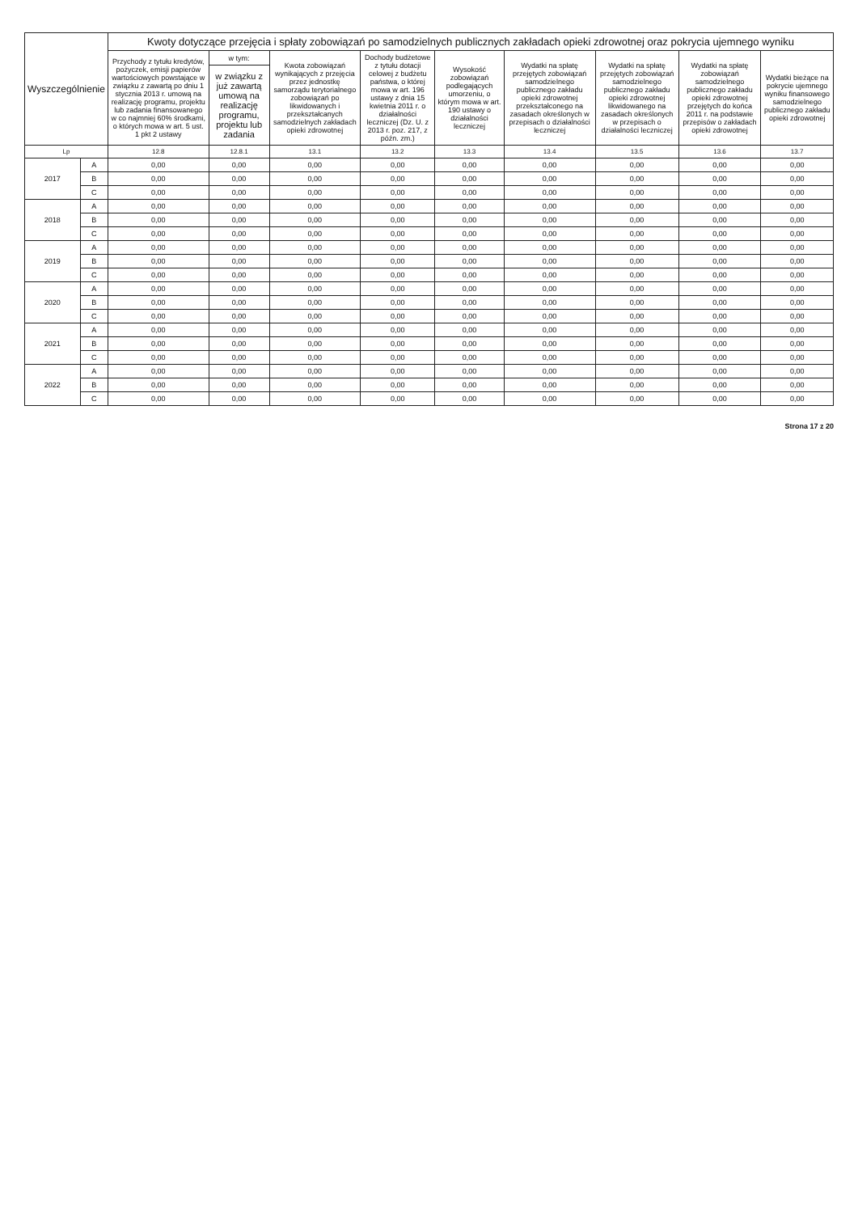| Wyszczególnienie | | Kwoty dotyczące przejęcia i spłaty zobowiązań po samodzielnych publicznych zakładach opieki zdrowotnej oraz pokrycia ujemnego wyniku | | | | | | | | |
| --- | --- | --- | --- | --- | --- | --- | --- | --- | --- | --- |
| | | Przychody z tytułu kredytów, pożyczek, emisji papierów wartościowych powstające w związku z zawartą po dniu 1 stycznia 2013 r. umową na realizację programu, projektu lub zadania finansowanego w co najmniej 60% środkami, o których mowa w art. 5 ust. 1 pkt 2 ustawy | w tym: | Kwota zobowiązań wynikających z przejęcia przez jednostkę samorządu terytorialnego zobowiązań po likwidowanych i przekształcanych samodzielnych zakładach opieki zdrowotnej | Dochody budżetowe z tytułu dotacji celowej z budżetu państwa, o której mowa w art. 196 ustawy z dnia 15 kwietnia 2011 r. o działalności leczniczej (Dz. U. z 2013 r. poz. 217, z późn. zm.) | Wysokość zobowiązań podlegających umorzeniu, o którym mowa w art. 190 ustawy o działalności leczniczej | Wydatki na spłatę przejętych zobowiązań samodzielnego publicznego zakładu opieki zdrowotnej przekształconego na zasadach określonych w przepisach o działalności leczniczej | Wydatki na spłatę przejętych zobowiązań samodzielnego publicznego zakładu opieki zdrowotnej likwidowanego na zasadach określonych w przepisach o działalności leczniczej | Wydatki na spłatę zobowiązań samodzielnego publicznego zakładu opieki zdrowotnej przejętych do końca 2011 r. na podstawie przepisów o zakładach opieki zdrowotnej | Wydatki bieżące na pokrycie ujemnego wyniku finansowego samodzielnego publicznego zakładu opieki zdrowotnej |
| | | | w związku z już zawartą umową na realizację programu, projektu lub zadania | | | | | | | |
| Lp | | 12.8 | 12.8.1 | 13.1 | 13.2 | 13.3 | 13.4 | 13.5 | 13.6 | 13.7 |
| 2017 | A | 0,00 | 0,00 | 0,00 | 0,00 | 0,00 | 0,00 | 0,00 | 0,00 | 0,00 |
| | B | 0,00 | 0,00 | 0,00 | 0,00 | 0,00 | 0,00 | 0,00 | 0,00 | 0,00 |
| | C | 0,00 | 0,00 | 0,00 | 0,00 | 0,00 | 0,00 | 0,00 | 0,00 | 0,00 |
| 2018 | A | 0,00 | 0,00 | 0,00 | 0,00 | 0,00 | 0,00 | 0,00 | 0,00 | 0,00 |
| | B | 0,00 | 0,00 | 0,00 | 0,00 | 0,00 | 0,00 | 0,00 | 0,00 | 0,00 |
| | C | 0,00 | 0,00 | 0,00 | 0,00 | 0,00 | 0,00 | 0,00 | 0,00 | 0,00 |
| 2019 | A | 0,00 | 0,00 | 0,00 | 0,00 | 0,00 | 0,00 | 0,00 | 0,00 | 0,00 |
| | B | 0,00 | 0,00 | 0,00 | 0,00 | 0,00 | 0,00 | 0,00 | 0,00 | 0,00 |
| | C | 0,00 | 0,00 | 0,00 | 0,00 | 0,00 | 0,00 | 0,00 | 0,00 | 0,00 |
| 2020 | A | 0,00 | 0,00 | 0,00 | 0,00 | 0,00 | 0,00 | 0,00 | 0,00 | 0,00 |
| | B | 0,00 | 0,00 | 0,00 | 0,00 | 0,00 | 0,00 | 0,00 | 0,00 | 0,00 |
| | C | 0,00 | 0,00 | 0,00 | 0,00 | 0,00 | 0,00 | 0,00 | 0,00 | 0,00 |
| 2021 | A | 0,00 | 0,00 | 0,00 | 0,00 | 0,00 | 0,00 | 0,00 | 0,00 | 0,00 |
| | B | 0,00 | 0,00 | 0,00 | 0,00 | 0,00 | 0,00 | 0,00 | 0,00 | 0,00 |
| | C | 0,00 | 0,00 | 0,00 | 0,00 | 0,00 | 0,00 | 0,00 | 0,00 | 0,00 |
| 2022 | A | 0,00 | 0,00 | 0,00 | 0,00 | 0,00 | 0,00 | 0,00 | 0,00 | 0,00 |
| | B | 0,00 | 0,00 | 0,00 | 0,00 | 0,00 | 0,00 | 0,00 | 0,00 | 0,00 |
| | C | 0,00 | 0,00 | 0,00 | 0,00 | 0,00 | 0,00 | 0,00 | 0,00 | 0,00 |
Strona 17 z 20